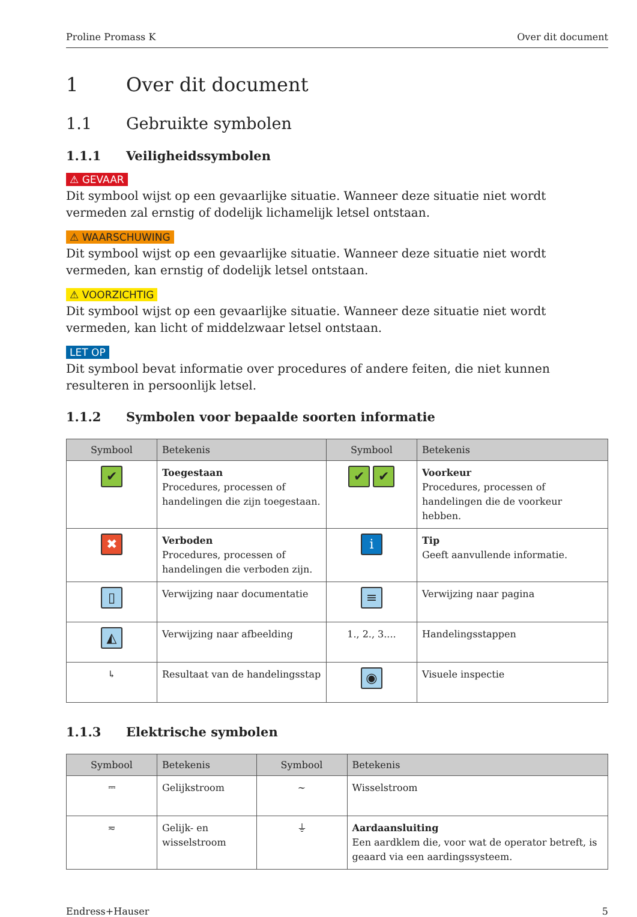Proline Promass K Over dit document
1 Over dit document
1.1 Gebruikte symbolen
1.1.1 Veiligheidssymbolen
⚠ GEVAAR
Dit symbool wijst op een gevaarlijke situatie. Wanneer deze situatie niet wordt vermeden zal ernstig of dodelijk lichamelijk letsel ontstaan.
⚠ WAARSCHUWING
Dit symbool wijst op een gevaarlijke situatie. Wanneer deze situatie niet wordt vermeden, kan ernstig of dodelijk letsel ontstaan.
⚠ VOORZICHTIG
Dit symbool wijst op een gevaarlijke situatie. Wanneer deze situatie niet wordt vermeden, kan licht of middelzwaar letsel ontstaan.
LET OP
Dit symbool bevat informatie over procedures of andere feiten, die niet kunnen resulteren in persoonlijk letsel.
1.1.2 Symbolen voor bepaalde soorten informatie
| Symbool | Betekenis | Symbool | Betekenis |
| --- | --- | --- | --- |
| ✔ | Toegestaan Procedures, processen of handelingen die zijn toegestaan. | ✔ ✔ | Voorkeur Procedures, processen of handelingen die de voorkeur hebben. |
| ✖ | Verboden Procedures, processen of handelingen die verboden zijn. | i | Tip Geeft aanvullende informatie. |
| ▯ | Verwijzing naar documentatie | ≡ | Verwijzing naar pagina |
| ◭ | Verwijzing naar afbeelding | 1., 2., 3.... | Handelingsstappen |
| ↳ | Resultaat van de handelingsstap | ◉ | Visuele inspectie |
1.1.3 Elektrische symbolen
| Symbool | Betekenis | Symbool | Betekenis |
| --- | --- | --- | --- |
| ⎓ | Gelijkstroom | ∼ | Wisselstroom |
| ≂ | Gelijk- en wisselstroom | ⏚ | Aardaansluiting Een aardklem die, voor wat de operator betreft, is geaard via een aardingssysteem. |
Endress+Hauser 5